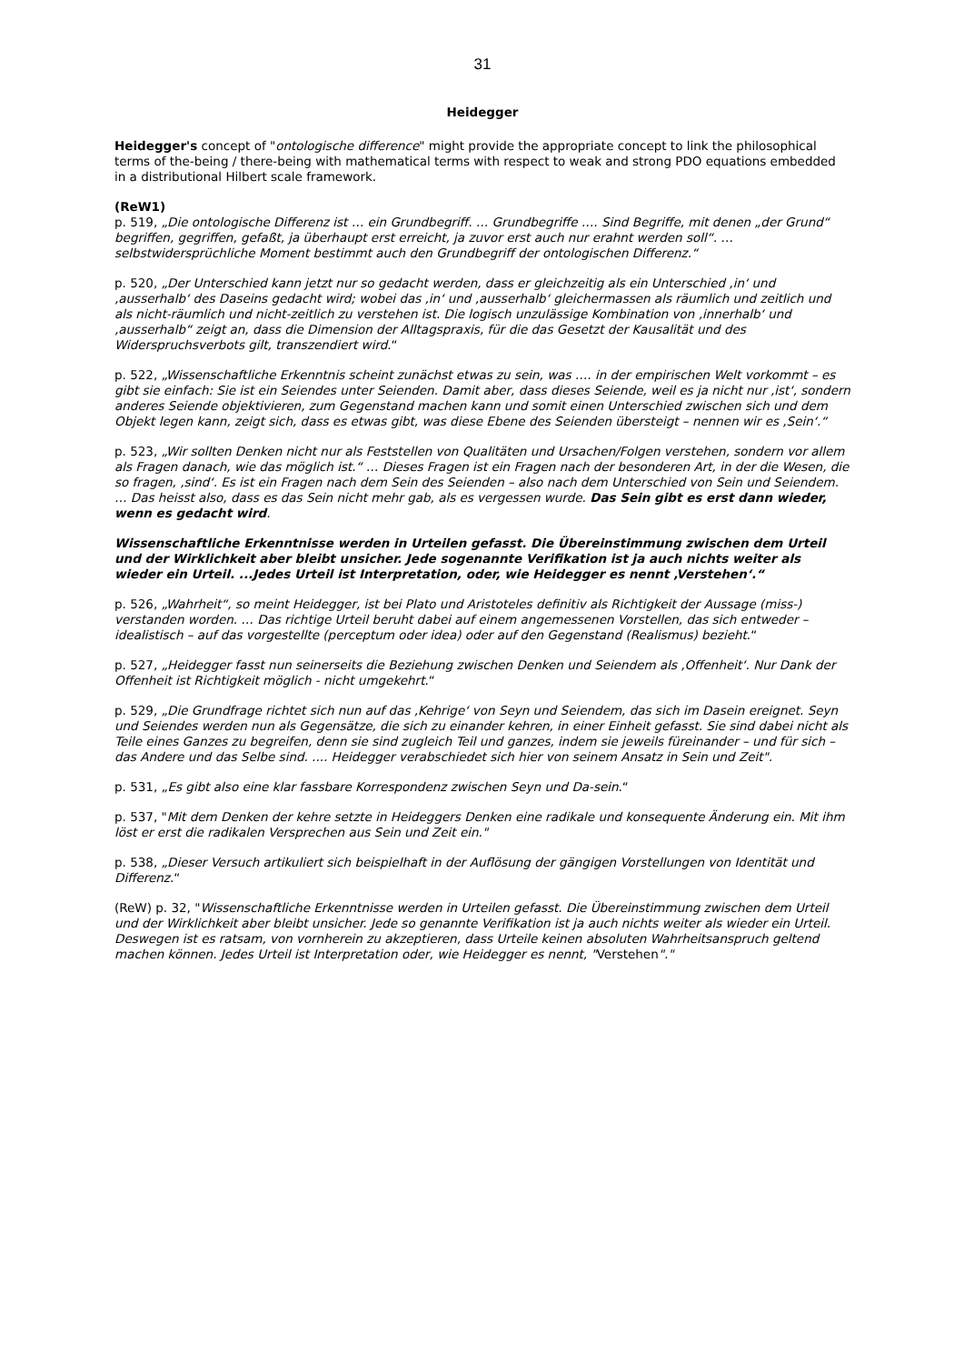31
Heidegger
Heidegger's concept of "ontologische difference" might provide the appropriate concept to link the philosophical terms of the-being / there-being with mathematical terms with respect to weak and strong PDO equations embedded in a distributional Hilbert scale framework.
(ReW1)
p. 519, „Die ontologische Differenz ist … ein Grundbegriff. … Grundbegriffe …. Sind Begriffe, mit denen „der Grund“ begriffen, gegriffen, gefaßt, ja überhaupt erst erreicht, ja zuvor erst auch nur erahnt werden soll“. … selbstwidersprüchliche Moment bestimmt auch den Grundbegriff der ontologischen Differenz.“
p. 520, „Der Unterschied kann jetzt nur so gedacht werden, dass er gleichzeitig als ein Unterschied ‚in‘ und ‚ausserhalb‘ des Daseins gedacht wird; wobei das ‚in‘ und ‚ausserhalb‘ gleichermassen als räumlich und zeitlich und als nicht-räumlich und nicht-zeitlich zu verstehen ist. Die logisch unzulässige Kombination von ‚innerhalb‘ und ‚ausserhalb“ zeigt an, dass die Dimension der Alltagspraxis, für die das Gesetzt der Kausalität und des Widerspruchsverbots gilt, transzendiert wird.“
p. 522, „Wissenschaftliche Erkenntnis scheint zunächst etwas zu sein, was …. in der empirischen Welt vorkommt – es gibt sie einfach: Sie ist ein Seiendes unter Seienden. Damit aber, dass dieses Seiende, weil es ja nicht nur ‚ist‘, sondern anderes Seiende objektivieren, zum Gegenstand machen kann und somit einen Unterschied zwischen sich und dem Objekt legen kann, zeigt sich, dass es etwas gibt, was diese Ebene des Seienden übersteigt – nennen wir es ‚Sein‘.“
p. 523, „Wir sollten Denken nicht nur als Feststellen von Qualitäten und Ursachen/Folgen verstehen, sondern vor allem als Fragen danach, wie das möglich ist.“ … Dieses Fragen ist ein Fragen nach der besonderen Art, in der die Wesen, die so fragen, ‚sind‘. Es ist ein Fragen nach dem Sein des Seienden – also nach dem Unterschied von Sein und Seiendem. … Das heisst also, dass es das Sein nicht mehr gab, als es vergessen wurde. Das Sein gibt es erst dann wieder, wenn es gedacht wird.
Wissenschaftliche Erkenntnisse werden in Urteilen gefasst. Die Übereinstimmung zwischen dem Urteil und der Wirklichkeit aber bleibt unsicher. Jede sogenannte Verifikation ist ja auch nichts weiter als wieder ein Urteil. ...Jedes Urteil ist Interpretation, oder, wie Heidegger es nennt ‚Verstehen‘.“
p. 526, „Wahrheit“, so meint Heidegger, ist bei Plato und Aristoteles definitiv als Richtigkeit der Aussage (miss-) verstanden worden. … Das richtige Urteil beruht dabei auf einem angemessenen Vorstellen, das sich entweder – idealistisch – auf das vorgestellte (perceptum oder idea) oder auf den Gegenstand (Realismus) bezieht.“
p. 527, „Heidegger fasst nun seinerseits die Beziehung zwischen Denken und Seiendem als ‚Offenheit‘. Nur Dank der Offenheit ist Richtigkeit möglich - nicht umgekehrt.“
p. 529, „Die Grundfrage richtet sich nun auf das ‚Kehrige‘ von Seyn und Seiendem, das sich im Dasein ereignet. Seyn und Seiendes werden nun als Gegensätze, die sich zu einander kehren, in einer Einheit gefasst. Sie sind dabei nicht als Teile eines Ganzes zu begreifen, denn sie sind zugleich Teil und ganzes, indem sie jeweils füreinander – und für sich – das Andere und das Selbe sind. .... Heidegger verabschiedet sich hier von seinem Ansatz in Sein und Zeit".
p. 531, „Es gibt also eine klar fassbare Korrespondenz zwischen Seyn und Da-sein.“
p. 537, "Mit dem Denken der kehre setzte in Heideggers Denken eine radikale und konsequente Änderung ein. Mit ihm löst er erst die radikalen Versprechen aus Sein und Zeit ein."
p. 538, „Dieser Versuch artikuliert sich beispielhaft in der Auflösung der gängigen Vorstellungen von Identität und Differenz.“
(ReW) p. 32, "Wissenschaftliche Erkenntnisse werden in Urteilen gefasst. Die Übereinstimmung zwischen dem Urteil und der Wirklichkeit aber bleibt unsicher. Jede so genannte Verifikation ist ja auch nichts weiter als wieder ein Urteil. Deswegen ist es ratsam, von vornherein zu akzeptieren, dass Urteile keinen absoluten Wahrheitsanspruch geltend machen können. Jedes Urteil ist Interpretation oder, wie Heidegger es nennt, "Verstehen"."